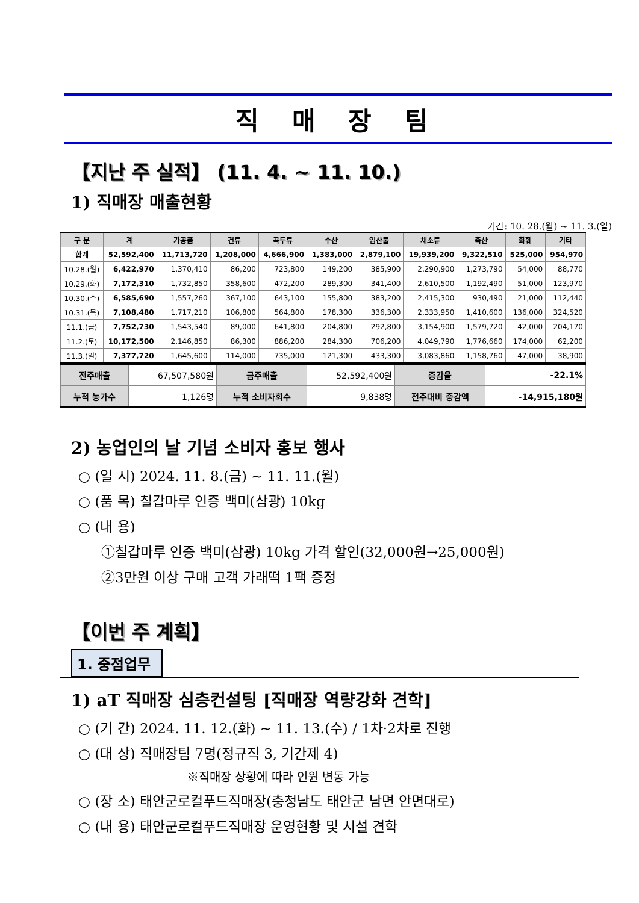직 매 장 팀
【지난 주 실적】 (11. 4. ~ 11. 10.)
1) 직매장 매출현황
기간: 10. 28.(월) ~ 11. 3.(일)
| 구 분 | 계 | 가공품 | 건류 | 곡두류 | 수산 | 임산물 | 채소류 | 축산 | 화훼 | 기타 |
| --- | --- | --- | --- | --- | --- | --- | --- | --- | --- | --- |
| 합계 | 52,592,400 | 11,713,720 | 1,208,000 | 4,666,900 | 1,383,000 | 2,879,100 | 19,939,200 | 9,322,510 | 525,000 | 954,970 |
| 10.28.(월) | 6,422,970 | 1,370,410 | 86,200 | 723,800 | 149,200 | 385,900 | 2,290,900 | 1,273,790 | 54,000 | 88,770 |
| 10.29.(화) | 7,172,310 | 1,732,850 | 358,600 | 472,200 | 289,300 | 341,400 | 2,610,500 | 1,192,490 | 51,000 | 123,970 |
| 10.30.(수) | 6,585,690 | 1,557,260 | 367,100 | 643,100 | 155,800 | 383,200 | 2,415,300 | 930,490 | 21,000 | 112,440 |
| 10.31.(목) | 7,108,480 | 1,717,210 | 106,800 | 564,800 | 178,300 | 336,300 | 2,333,950 | 1,410,600 | 136,000 | 324,520 |
| 11.1.(금) | 7,752,730 | 1,543,540 | 89,000 | 641,800 | 204,800 | 292,800 | 3,154,900 | 1,579,720 | 42,000 | 204,170 |
| 11.2.(토) | 10,172,500 | 2,146,850 | 86,300 | 886,200 | 284,300 | 706,200 | 4,049,790 | 1,776,660 | 174,000 | 62,200 |
| 11.3.(일) | 7,377,720 | 1,645,600 | 114,000 | 735,000 | 121,300 | 433,300 | 3,083,860 | 1,158,760 | 47,000 | 38,900 |
| 전주매출 | 67,507,580원 | 금주매출 | 52,592,400원 | 증감율 | -22.1% |
| 누적 농가수 | 1,126명 | 누적 소비자회수 | 9,838명 | 전주대비 증감액 | -14,915,180원 |
2) 농업인의 날 기념 소비자 홍보 행사
○ (일 시) 2024. 11. 8.(금) ~ 11. 11.(월)
○ (품 목) 칠갑마루 인증 백미(삼광) 10kg
○ (내 용)
①칠갑마루 인증 백미(삼광) 10kg 가격 할인(32,000원→25,000원)
②3만원 이상 구매 고객 가래떡 1팩 증정
【이번 주 계획】
1. 중점업무
1) aT 직매장 심층컨설팅 [직매장 역량강화 견학]
○ (기 간) 2024. 11. 12.(화) ~ 11. 13.(수) / 1차·2차로 진행
○ (대 상) 직매장팀 7명(정규직 3, 기간제 4)
※직매장 상황에 따라 인원 변동 가능
○ (장 소) 태안군로컬푸드직매장(충청남도 태안군 남면 안면대로)
○ (내 용) 태안군로컬푸드직매장 운영현황 및 시설 견학